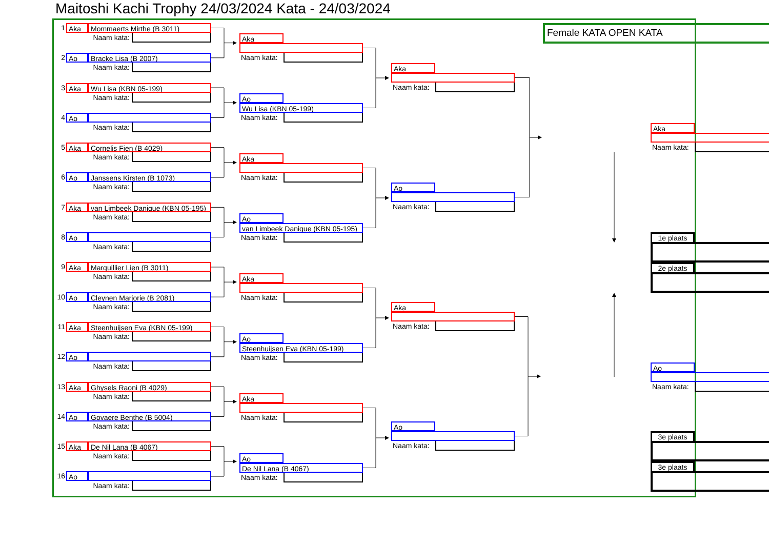Maitoshi Kachi Trophy 24/03/2024 Kata - 24/03/2024
1 Aka Mommaerts Mirthe (B 3011)
Naam kata:
2 Ao Bracke Lisa (B 2007)
Naam kata:
3 Aka Wu Lisa (KBN 05-199)
Naam kata:
4 Ao
Naam kata:
5 Aka Cornelis Fien (B 4029)
Naam kata:
6 Ao Janssens Kirsten (B 1073)
Naam kata:
7 Aka van Limbeek Danique (KBN 05-195)
Naam kata:
8 Ao
Naam kata:
9 Aka Marguillier Lien (B 3011)
Naam kata:
10 Ao Cleynen Marjorie (B 2081)
Naam kata:
11 Aka Steenhuijsen Eva (KBN 05-199)
Naam kata:
12 Ao
Naam kata:
13 Aka Ghysels Raoni (B 4029)
Naam kata:
14 Ao Govaere Benthe (B 5004)
Naam kata:
15 Aka De Nil Lana (B 4067)
Naam kata:
16 Ao
Naam kata:
Aka
Naam kata:
Ao
Wu Lisa (KBN 05-199)
Naam kata:
Aka
Naam kata:
Ao
van Limbeek Danique (KBN 05-195)
Naam kata:
Aka
Naam kata:
Ao
Steenhuijsen Eva (KBN 05-199)
Naam kata:
Aka
Naam kata:
Ao
De Nil Lana (B 4067)
Naam kata:
Aka
Naam kata:
Ao
Naam kata:
Aka
Naam kata:
Ao
Naam kata:
Female KATA OPEN KATA
Aka
Naam kata:
1e plaats
2e plaats
Ao
Naam kata:
3e plaats
3e plaats